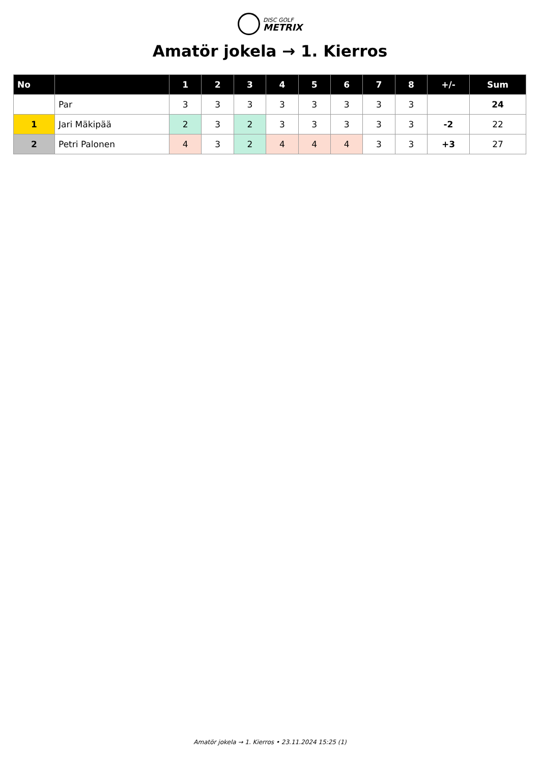DISC GOLF METRIX
Amatör jokela → 1. Kierros
| No | | 1 | 2 | 3 | 4 | 5 | 6 | 7 | 8 | +/- | Sum |
| --- | --- | --- | --- | --- | --- | --- | --- | --- | --- | --- | --- |
| | Par | 3 | 3 | 3 | 3 | 3 | 3 | 3 | 3 | | 24 |
| 1 | Jari Mäkipää | 2 | 3 | 2 | 3 | 3 | 3 | 3 | 3 | -2 | 22 |
| 2 | Petri Palonen | 4 | 3 | 2 | 4 | 4 | 4 | 3 | 3 | +3 | 27 |
Amatör jokela → 1. Kierros • 23.11.2024 15:25 (1)